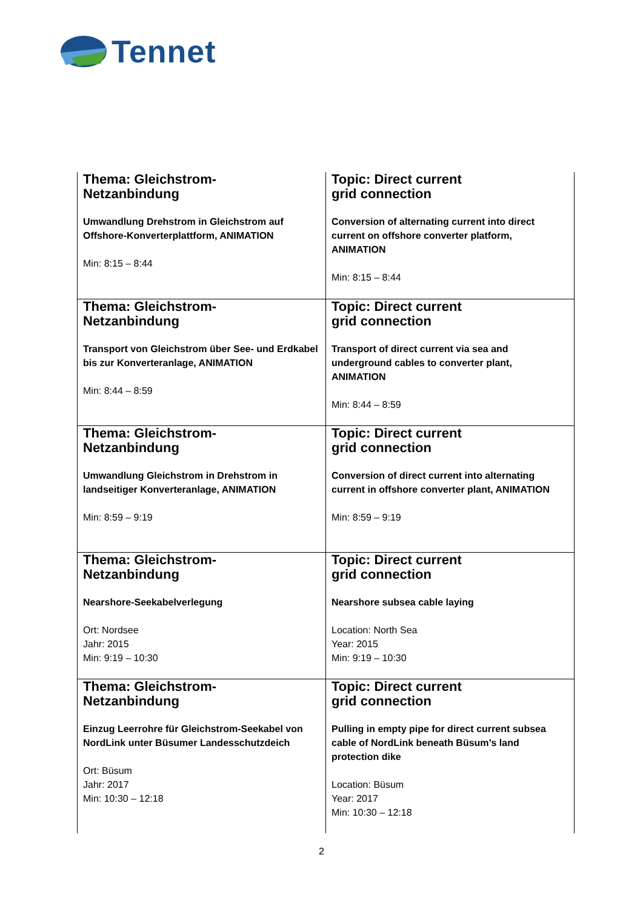Tennet
| Thema: Gleichstrom- Netzanbindung Umwandlung Drehstrom in Gleichstrom auf Offshore-Konverterplattform, ANIMATION Min: 8:15 – 8:44 | Topic: Direct current grid connection Conversion of alternating current into direct current on offshore converter platform, ANIMATION Min: 8:15 – 8:44 |
| Thema: Gleichstrom- Netzanbindung Transport von Gleichstrom über See- und Erdkabel bis zur Konverteranlage, ANIMATION Min: 8:44 – 8:59 | Topic: Direct current grid connection Transport of direct current via sea and underground cables to converter plant, ANIMATION Min: 8:44 – 8:59 |
| Thema: Gleichstrom- Netzanbindung Umwandlung Gleichstrom in Drehstrom in landseitiger Konverteranlage, ANIMATION Min: 8:59 – 9:19 | Topic: Direct current grid connection Conversion of direct current into alternating current in offshore converter plant, ANIMATION Min: 8:59 – 9:19 |
| Thema: Gleichstrom- Netzanbindung Nearshore-Seekabelverlegung Ort: Nordsee Jahr: 2015 Min: 9:19 – 10:30 | Topic: Direct current grid connection Nearshore subsea cable laying Location: North Sea Year: 2015 Min: 9:19 – 10:30 |
| Thema: Gleichstrom- Netzanbindung Einzug Leerrohre für Gleichstrom-Seekabel von NordLink unter Büsumer Landesschutzdeich Ort: Büsum Jahr: 2017 Min: 10:30 – 12:18 | Topic: Direct current grid connection Pulling in empty pipe for direct current subsea cable of NordLink beneath Büsum’s land protection dike Location: Büsum Year: 2017 Min: 10:30 – 12:18 |
2